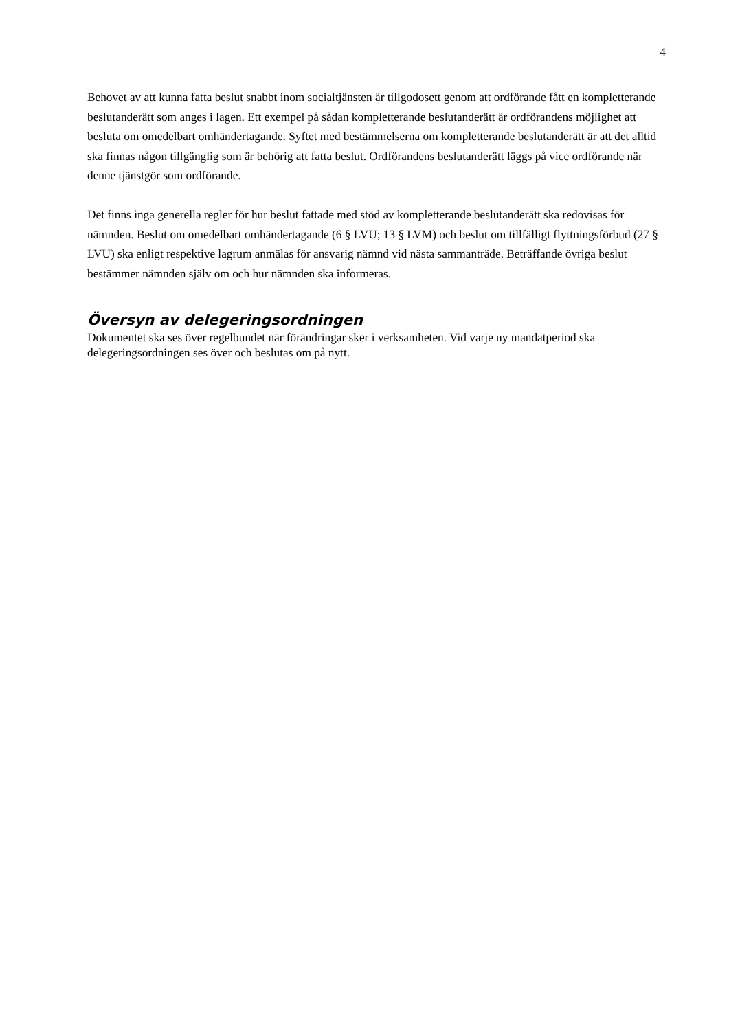4
Behovet av att kunna fatta beslut snabbt inom socialtjänsten är tillgodosett genom att ordförande fått en kompletterande beslutanderätt som anges i lagen. Ett exempel på sådan kompletterande beslutanderätt är ordförandens möjlighet att besluta om omedelbart omhändertagande. Syftet med bestämmelserna om kompletterande beslutanderätt är att det alltid ska finnas någon tillgänglig som är behörig att fatta beslut. Ordförandens beslutanderätt läggs på vice ordförande när denne tjänstgör som ordförande.
Det finns inga generella regler för hur beslut fattade med stöd av kompletterande beslutanderätt ska redovisas för nämnden. Beslut om omedelbart omhändertagande (6 § LVU; 13 § LVM) och beslut om tillfälligt flyttningsförbud (27 § LVU) ska enligt respektive lagrum anmälas för ansvarig nämnd vid nästa sammanträde. Beträffande övriga beslut bestämmer nämnden själv om och hur nämnden ska informeras.
Översyn av delegeringsordningen
Dokumentet ska ses över regelbundet när förändringar sker i verksamheten. Vid varje ny mandatperiod ska delegeringsordningen ses över och beslutas om på nytt.